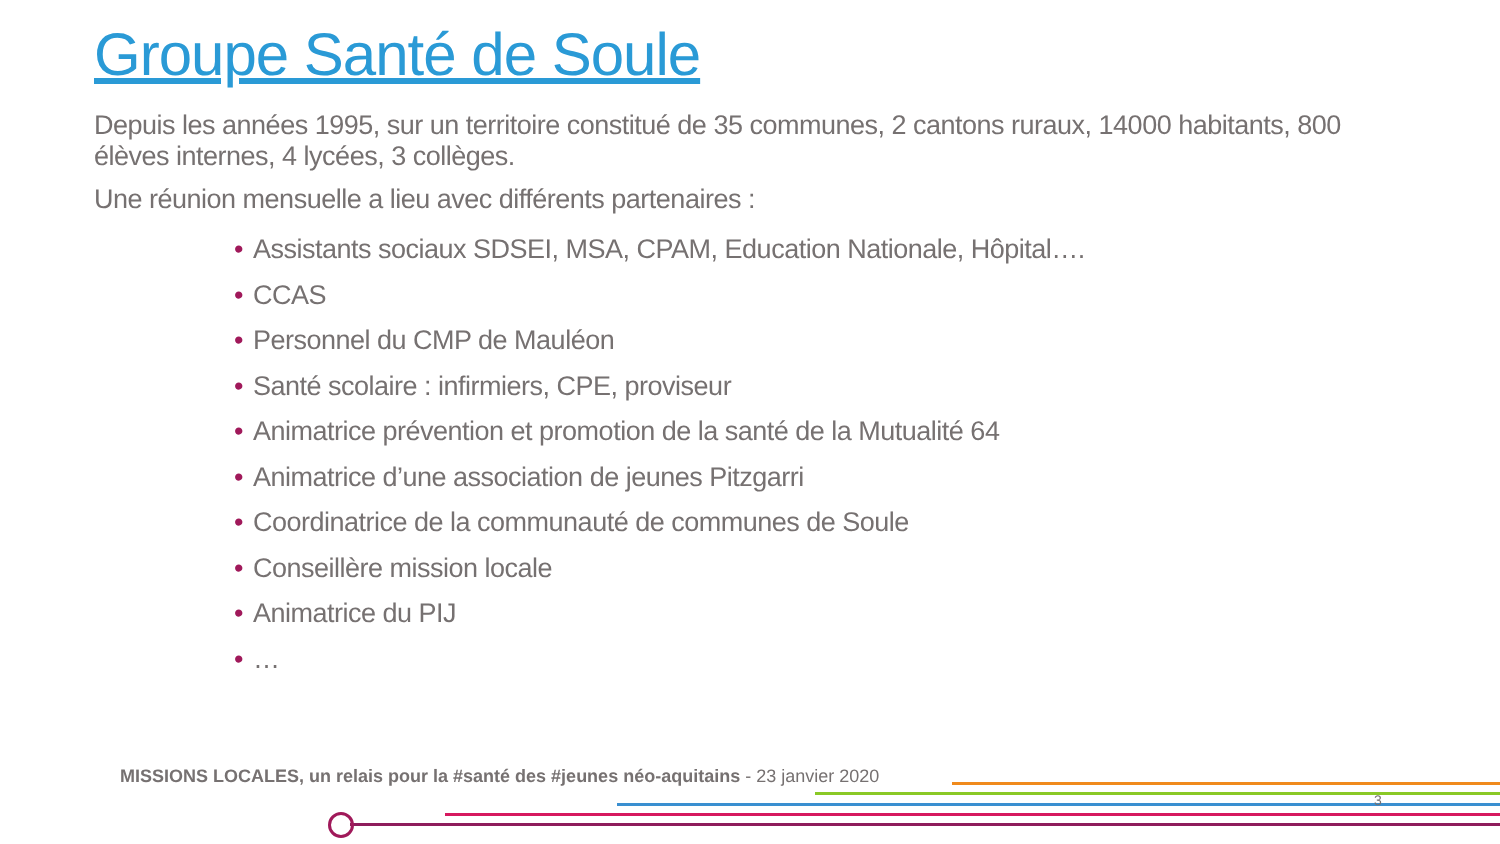Groupe Santé de Soule
Depuis les années 1995, sur un territoire constitué de 35 communes, 2 cantons ruraux, 14000 habitants, 800 élèves internes, 4 lycées, 3 collèges.
Une réunion mensuelle a lieu avec différents partenaires :
• Assistants sociaux SDSEI, MSA, CPAM, Education Nationale, Hôpital….
• CCAS
• Personnel du CMP de Mauléon
• Santé scolaire : infirmiers, CPE, proviseur
• Animatrice prévention et promotion de la santé de la Mutualité 64
• Animatrice d’une association de jeunes Pitzgarri
• Coordinatrice de la communauté de communes de Soule
• Conseillère mission locale
• Animatrice du PIJ
• …
MISSIONS LOCALES, un relais pour la #santé des #jeunes néo-aquitains - 23 janvier 2020
3